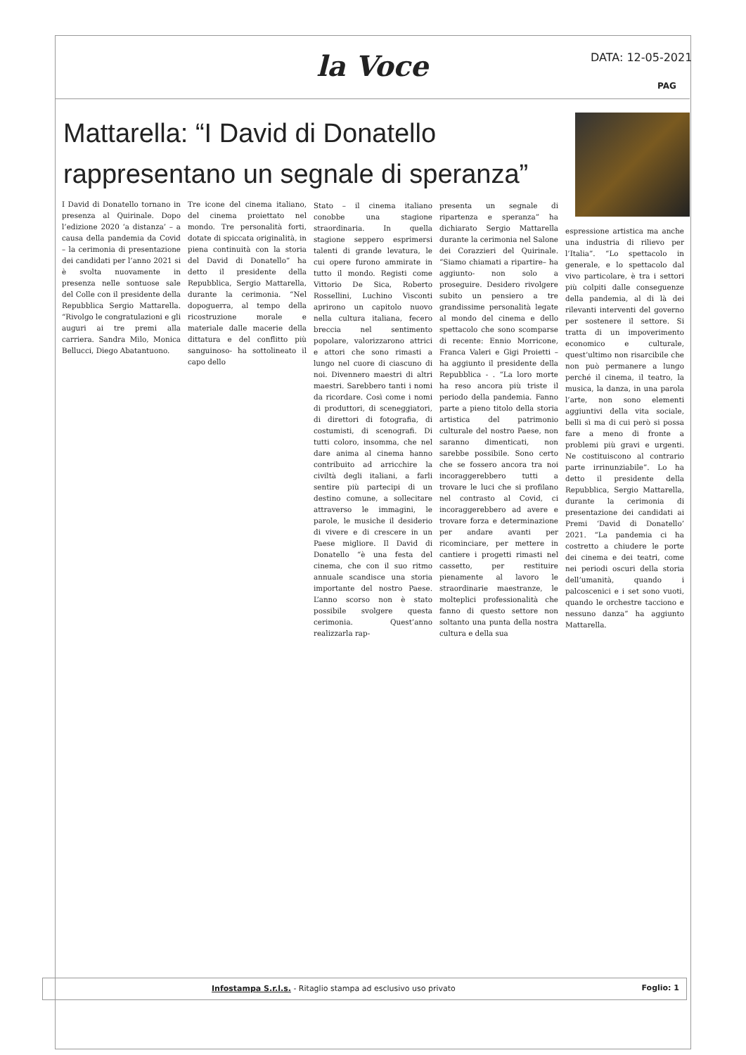la Voce DATA: 12-05-2021
PAG
Mattarella: “I David di Donatello rappresentano un segnale di speranza”
I David di Donatello tornano in presenza al Quirinale. Dopo l’edizione 2020 ‘a distanza’ – a causa della pandemia da Covid – la cerimonia di presentazione dei candidati per l’anno 2021 si è svolta nuovamente in presenza nelle sontuose sale del Colle con il presidente della Repubblica Sergio Mattarella. “Rivolgo le congratulazioni e gli auguri ai tre premi alla carriera. Sandra Milo, Monica Bellucci, Diego Abatantuono.
Tre icone del cinema italiano, del cinema proiettato nel mondo. Tre personalità forti, dotate di spiccata originalità, in piena continuità con la storia del David di Donatello” ha detto il presidente della Repubblica, Sergio Mattarella, durante la cerimonia. “Nel dopoguerra, al tempo della ricostruzione morale e materiale dalle macerie della dittatura e del conflitto più sanguinoso- ha sottolineato il capo dello
Stato – il cinema italiano conobbe una stagione straordinaria. In quella stagione seppero esprimersi talenti di grande levatura, le cui opere furono ammirate in tutto il mondo. Registi come Vittorio De Sica, Roberto Rossellini, Luchino Visconti aprirono un capitolo nuovo nella cultura italiana, fecero breccia nel sentimento popolare, valorizzarono attrici e attori che sono rimasti a lungo nel cuore di ciascuno di noi. Divennero maestri di altri maestri. Sarebbero tanti i nomi da ricordare. Così come i nomi di produttori, di sceneggiatori, di direttori di fotografia, di costumisti, di scenografi. Di tutti coloro, insomma, che nel dare anima al cinema hanno contribuito ad arricchire la civiltà degli italiani, a farli sentire più partecipi di un destino comune, a sollecitare attraverso le immagini, le parole, le musiche il desiderio di vivere e di crescere in un Paese migliore. Il David di Donatello “è una festa del cinema, che con il suo ritmo annuale scandisce una storia importante del nostro Paese. L’anno scorso non è stato possibile svolgere questa cerimonia. Quest’anno realizzarla rap-
presenta un segnale di ripartenza e speranza” ha dichiarato Sergio Mattarella durante la cerimonia nel Salone dei Corazzieri del Quirinale. “Siamo chiamati a ripartire– ha aggiunto- non solo a proseguire. Desidero rivolgere subito un pensiero a tre grandissime personalità legate al mondo del cinema e dello spettacolo che sono scomparse di recente: Ennio Morricone, Franca Valeri e Gigi Proietti – ha aggiunto il presidente della Repubblica - . “La loro morte ha reso ancora più triste il periodo della pandemia. Fanno parte a pieno titolo della storia artistica del patrimonio culturale del nostro Paese, non saranno dimenticati, non sarebbe possibile. Sono certo che se fossero ancora tra noi incoraggerebbero tutti a trovare le luci che si profilano nel contrasto al Covid, ci incoraggerebbero ad avere e trovare forza e determinazione per andare avanti per ricominciare, per mettere in cantiere i progetti rimasti nel cassetto, per restituire pienamente al lavoro le straordinarie maestranze, le molteplici professionalità che fanno di questo settore non soltanto una punta della nostra cultura e della sua
espressione artistica ma anche una industria di rilievo per l’Italia”. “Lo spettacolo in generale, e lo spettacolo dal vivo particolare, è tra i settori più colpiti dalle conseguenze della pandemia, al di là dei rilevanti interventi del governo per sostenere il settore. Si tratta di un impoverimento economico e culturale, quest’ultimo non risarcibile che non può permanere a lungo perché il cinema, il teatro, la musica, la danza, in una parola l’arte, non sono elementi aggiuntivi della vita sociale, belli sì ma di cui però si possa fare a meno di fronte a problemi più gravi e urgenti. Ne costituiscono al contrario parte irrinunziabile”. Lo ha detto il presidente della Repubblica, Sergio Mattarella, durante la cerimonia di presentazione dei candidati ai Premi ‘David di Donatello’ 2021. “La pandemia ci ha costretto a chiudere le porte dei cinema e dei teatri, come nei periodi oscuri della storia dell’umanità, quando i palcoscenici e i set sono vuoti, quando le orchestre tacciono e nessuno danza” ha aggiunto Mattarella.
Infostampa S.r.l.s. - Ritaglio stampa ad esclusivo uso privato Foglio: 1